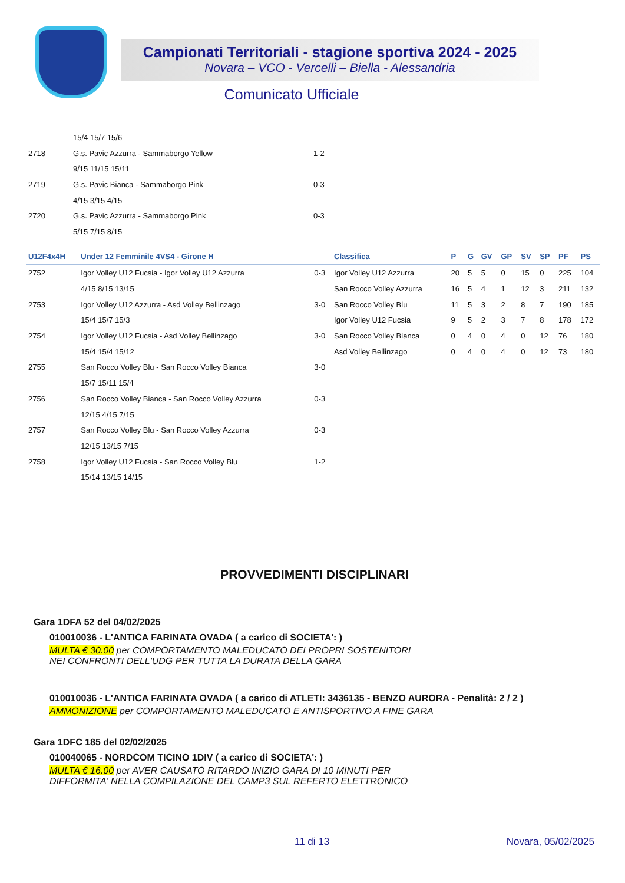Campionati Territoriali - stagione sportiva 2024 - 2025
Novara – VCO - Vercelli – Biella - Alessandria
Comunicato Ufficiale
| | 15/4 15/7 15/6 | |
| 2718 | G.s. Pavic Azzurra - Sammaborgo Yellow | 1-2 |
| | 9/15 11/15 15/11 | |
| 2719 | G.s. Pavic Bianca - Sammaborgo Pink | 0-3 |
| | 4/15 3/15 4/15 | |
| 2720 | G.s. Pavic Azzurra - Sammaborgo Pink | 0-3 |
| | 5/15 7/15 8/15 | |
| U12F4x4H | Under 12 Femminile 4VS4 - Girone H | | Classifica | P | G | GV | GP | SV | SP | PF | PS |
| --- | --- | --- | --- | --- | --- | --- | --- | --- | --- | --- | --- |
| 2752 | Igor Volley U12 Fucsia - Igor Volley U12 Azzurra | 0-3 | Igor Volley U12 Azzurra | 20 | 5 | 5 | 0 | 15 | 0 | 225 | 104 |
| | 4/15 8/15 13/15 | | San Rocco Volley Azzurra | 16 | 5 | 4 | 1 | 12 | 3 | 211 | 132 |
| 2753 | Igor Volley U12 Azzurra - Asd Volley Bellinzago | 3-0 | San Rocco Volley Blu | 11 | 5 | 3 | 2 | 8 | 7 | 190 | 185 |
| | 15/4 15/7 15/3 | | Igor Volley U12 Fucsia | 9 | 5 | 2 | 3 | 7 | 8 | 178 | 172 |
| 2754 | Igor Volley U12 Fucsia - Asd Volley Bellinzago | 3-0 | San Rocco Volley Bianca | 0 | 4 | 0 | 4 | 0 | 12 | 76 | 180 |
| | 15/4 15/4 15/12 | | Asd Volley Bellinzago | 0 | 4 | 0 | 4 | 0 | 12 | 73 | 180 |
| 2755 | San Rocco Volley Blu - San Rocco Volley Bianca | 3-0 | | | | | | | | | |
| | 15/7 15/11 15/4 | | | | | | | | | | |
| 2756 | San Rocco Volley Bianca - San Rocco Volley Azzurra | 0-3 | | | | | | | | | |
| | 12/15 4/15 7/15 | | | | | | | | | | |
| 2757 | San Rocco Volley Blu - San Rocco Volley Azzurra | 0-3 | | | | | | | | | |
| | 12/15 13/15 7/15 | | | | | | | | | | |
| 2758 | Igor Volley U12 Fucsia - San Rocco Volley Blu | 1-2 | | | | | | | | | |
| | 15/14 13/15 14/15 | | | | | | | | | | |
PROVVEDIMENTI DISCIPLINARI
Gara 1DFA 52 del 04/02/2025
010010036 - L'ANTICA FARINATA OVADA ( a carico di SOCIETA': )
MULTA € 30.00 per COMPORTAMENTO MALEDUCATO DEI PROPRI SOSTENITORI
NEI CONFRONTI DELL'UDG PER TUTTA LA DURATA DELLA GARA
010010036 - L'ANTICA FARINATA OVADA ( a carico di ATLETI: 3436135 - BENZO AURORA - Penalità: 2 / 2 )
AMMONIZIONE per COMPORTAMENTO MALEDUCATO E ANTISPORTIVO A FINE GARA
Gara 1DFC 185 del 02/02/2025
010040065 - NORDCOM TICINO 1DIV ( a carico di SOCIETA': )
MULTA € 16.00 per AVER CAUSATO RITARDO INIZIO GARA DI 10 MINUTI PER
DIFFORMITA' NELLA COMPILAZIONE DEL CAMP3 SUL REFERTO ELETTRONICO
11 di 13 Novara, 05/02/2025